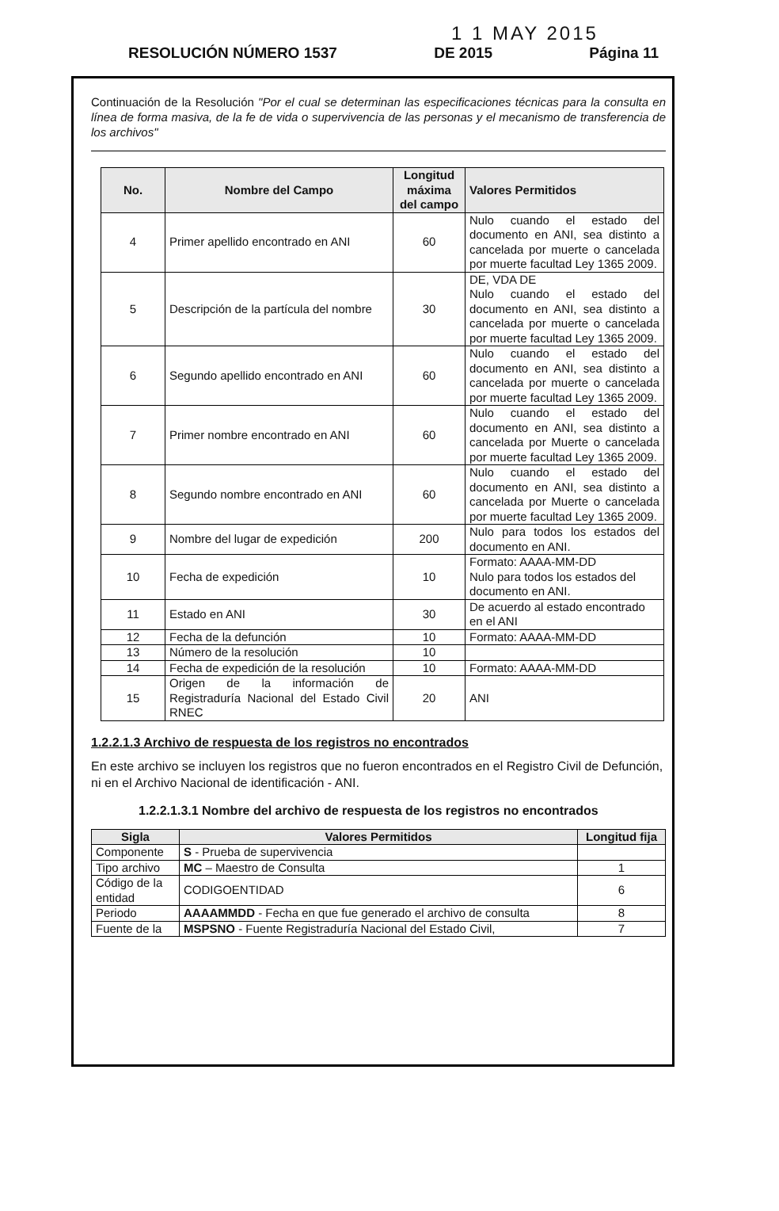1 1 MAY 2015
RESOLUCIÓN NÚMERO 1537 DE 2015 Página 11
Continuación de la Resolución "Por el cual se determinan las especificaciones técnicas para la consulta en línea de forma masiva, de la fe de vida o supervivencia de las personas y el mecanismo de transferencia de los archivos"
| No. | Nombre del Campo | Longitud máxima del campo | Valores Permitidos |
| --- | --- | --- | --- |
| 4 | Primer apellido encontrado en ANI | 60 | Nulo cuando el estado del documento en ANI, sea distinto a cancelada por muerte o cancelada por muerte facultad Ley 1365 2009. |
| 5 | Descripción de la partícula del nombre | 30 | DE, VDA DE Nulo cuando el estado del documento en ANI, sea distinto a cancelada por muerte o cancelada por muerte facultad Ley 1365 2009. |
| 6 | Segundo apellido encontrado en ANI | 60 | Nulo cuando el estado del documento en ANI, sea distinto a cancelada por muerte o cancelada por muerte facultad Ley 1365 2009. |
| 7 | Primer nombre encontrado en ANI | 60 | Nulo cuando el estado del documento en ANI, sea distinto a cancelada por Muerte o cancelada por muerte facultad Ley 1365 2009. |
| 8 | Segundo nombre encontrado en ANI | 60 | Nulo cuando el estado del documento en ANI, sea distinto a cancelada por Muerte o cancelada por muerte facultad Ley 1365 2009. |
| 9 | Nombre del lugar de expedición | 200 | Nulo para todos los estados del documento en ANI. |
| 10 | Fecha de expedición | 10 | Formato: AAAA-MM-DD Nulo para todos los estados del documento en ANI. |
| 11 | Estado en ANI | 30 | De acuerdo al estado encontrado en el ANI |
| 12 | Fecha de la defunción | 10 | Formato: AAAA-MM-DD |
| 13 | Número de la resolución | 10 | |
| 14 | Fecha de expedición de la resolución | 10 | Formato: AAAA-MM-DD |
| 15 | Origen de la información de Registraduría Nacional del Estado Civil RNEC | 20 | ANI |
1.2.2.1.3 Archivo de respuesta de los registros no encontrados
En este archivo se incluyen los registros que no fueron encontrados en el Registro Civil de Defunción, ni en el Archivo Nacional de identificación - ANI.
1.2.2.1.3.1 Nombre del archivo de respuesta de los registros no encontrados
| Sigla | Valores Permitidos | Longitud fija |
| --- | --- | --- |
| Componente | S - Prueba de supervivencia | |
| Tipo archivo | MC – Maestro de Consulta | 1 |
| Código de la entidad | CODIGOENTIDAD | 6 |
| Periodo | AAAAMMDD - Fecha en que fue generado el archivo de consulta | 8 |
| Fuente de la | MSPSNO - Fuente Registraduría Nacional del Estado Civil, | 7 |